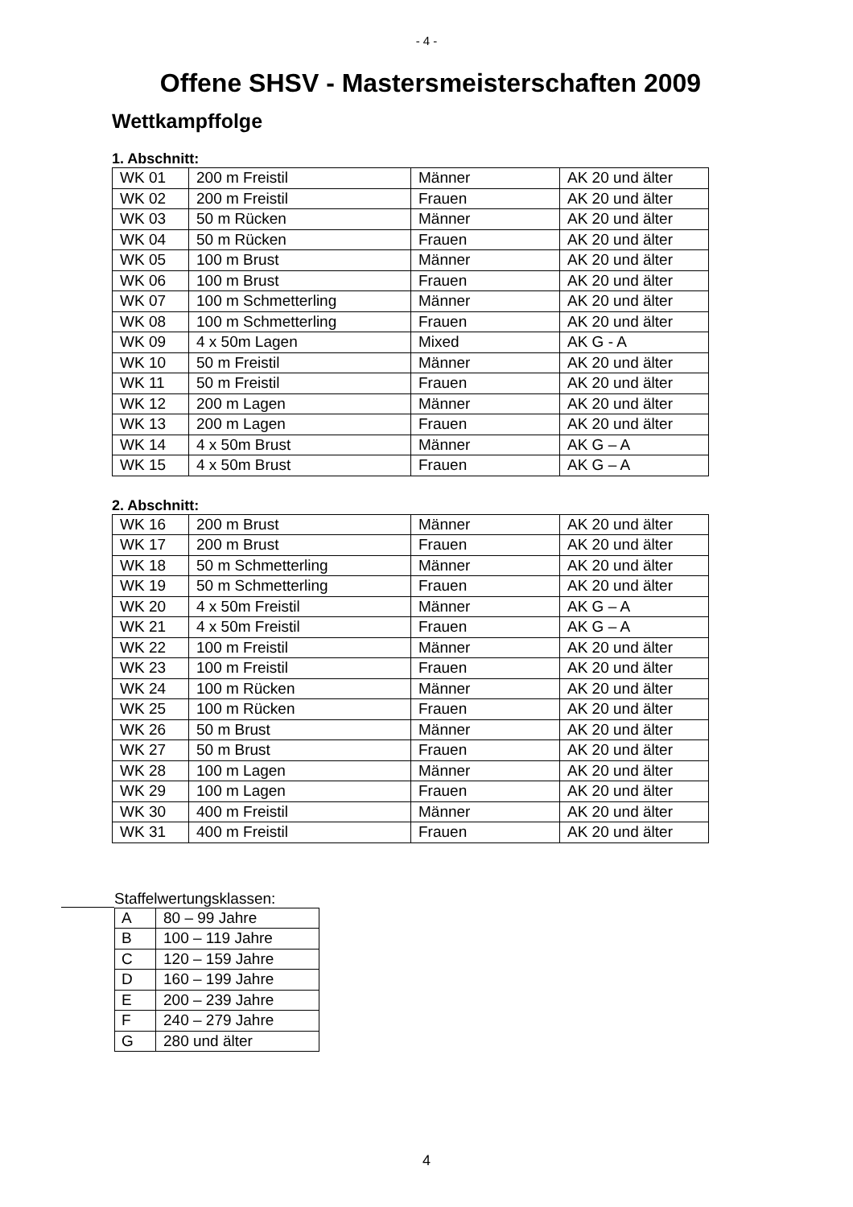- 4 -
Offene SHSV - Mastersmeisterschaften 2009
Wettkampffolge
1. Abschnitt:
| WK 01 | 200 m Freistil | Männer | AK 20 und älter |
| WK 02 | 200 m Freistil | Frauen | AK 20 und älter |
| WK 03 | 50 m Rücken | Männer | AK 20 und älter |
| WK 04 | 50 m Rücken | Frauen | AK 20 und älter |
| WK 05 | 100 m Brust | Männer | AK 20 und älter |
| WK 06 | 100 m Brust | Frauen | AK 20 und älter |
| WK 07 | 100 m Schmetterling | Männer | AK 20 und älter |
| WK 08 | 100 m Schmetterling | Frauen | AK 20 und älter |
| WK 09 | 4 x 50m Lagen | Mixed | AK G - A |
| WK 10 | 50 m Freistil | Männer | AK 20 und älter |
| WK 11 | 50 m Freistil | Frauen | AK 20 und älter |
| WK 12 | 200 m Lagen | Männer | AK 20 und älter |
| WK 13 | 200 m Lagen | Frauen | AK 20 und älter |
| WK 14 | 4 x 50m Brust | Männer | AK G – A |
| WK 15 | 4 x 50m Brust | Frauen | AK G – A |
2. Abschnitt:
| WK 16 | 200 m Brust | Männer | AK 20 und älter |
| WK 17 | 200 m Brust | Frauen | AK 20 und älter |
| WK 18 | 50 m Schmetterling | Männer | AK 20 und älter |
| WK 19 | 50 m Schmetterling | Frauen | AK 20 und älter |
| WK 20 | 4 x 50m Freistil | Männer | AK G – A |
| WK 21 | 4 x 50m Freistil | Frauen | AK G – A |
| WK 22 | 100 m Freistil | Männer | AK 20 und älter |
| WK 23 | 100 m Freistil | Frauen | AK 20 und älter |
| WK 24 | 100 m Rücken | Männer | AK 20 und älter |
| WK 25 | 100 m Rücken | Frauen | AK 20 und älter |
| WK 26 | 50 m Brust | Männer | AK 20 und älter |
| WK 27 | 50 m Brust | Frauen | AK 20 und älter |
| WK 28 | 100 m Lagen | Männer | AK 20 und älter |
| WK 29 | 100 m Lagen | Frauen | AK 20 und älter |
| WK 30 | 400 m Freistil | Männer | AK 20 und älter |
| WK 31 | 400 m Freistil | Frauen | AK 20 und älter |
Staffelwertungsklassen:
| A | 80 – 99 Jahre |
| B | 100 – 119 Jahre |
| C | 120 – 159 Jahre |
| D | 160 – 199 Jahre |
| E | 200 – 239 Jahre |
| F | 240 – 279 Jahre |
| G | 280 und älter |
4